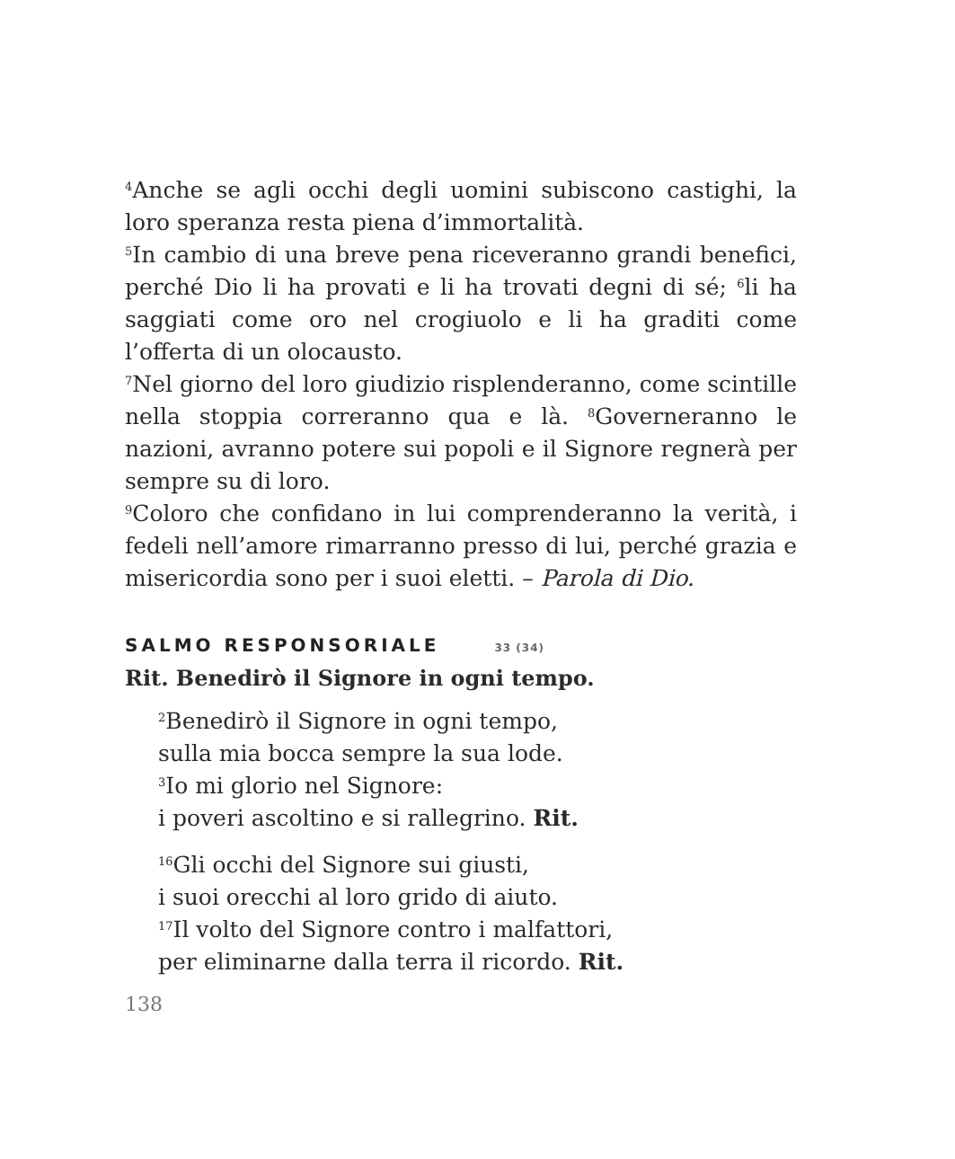<sup>4</sup> Anche se agli occhi degli uomini subiscono castighi, la loro speranza resta piena d’immortalità.
<sup>5</sup> In cambio di una breve pena riceveranno grandi benefici, perché Dio li ha provati e li ha trovati degni di sé; <sup>6</sup>li ha saggiati come oro nel crogiuolo e li ha graditi come l’offerta di un olocausto.
<sup>7</sup> Nel giorno del loro giudizio risplenderanno, come scintille nella stoppia correranno qua e là. <sup>8</sup>Governeranno le nazioni, avranno potere sui popoli e il Signore regnerà per sempre su di loro.
<sup>9</sup> Coloro che confidano in lui comprenderanno la verità, i fedeli nell’amore rimarranno presso di lui, perché grazia e misericordia sono per i suoi eletti. – Parola di Dio.
SALMO RESPONSORIALE 33 (34)
Rit. Benedirò il Signore in ogni tempo.
<sup>2</sup> Benedirò il Signore in ogni tempo,
sulla mia bocca sempre la sua lode.
<sup>3</sup> Io mi glorio nel Signore:
i poveri ascoltino e si rallegrino. Rit.
<sup>16</sup> Gli occhi del Signore sui giusti,
i suoi orecchi al loro grido di aiuto.
<sup>17</sup> Il volto del Signore contro i malfattori,
per eliminarne dalla terra il ricordo. Rit.
138